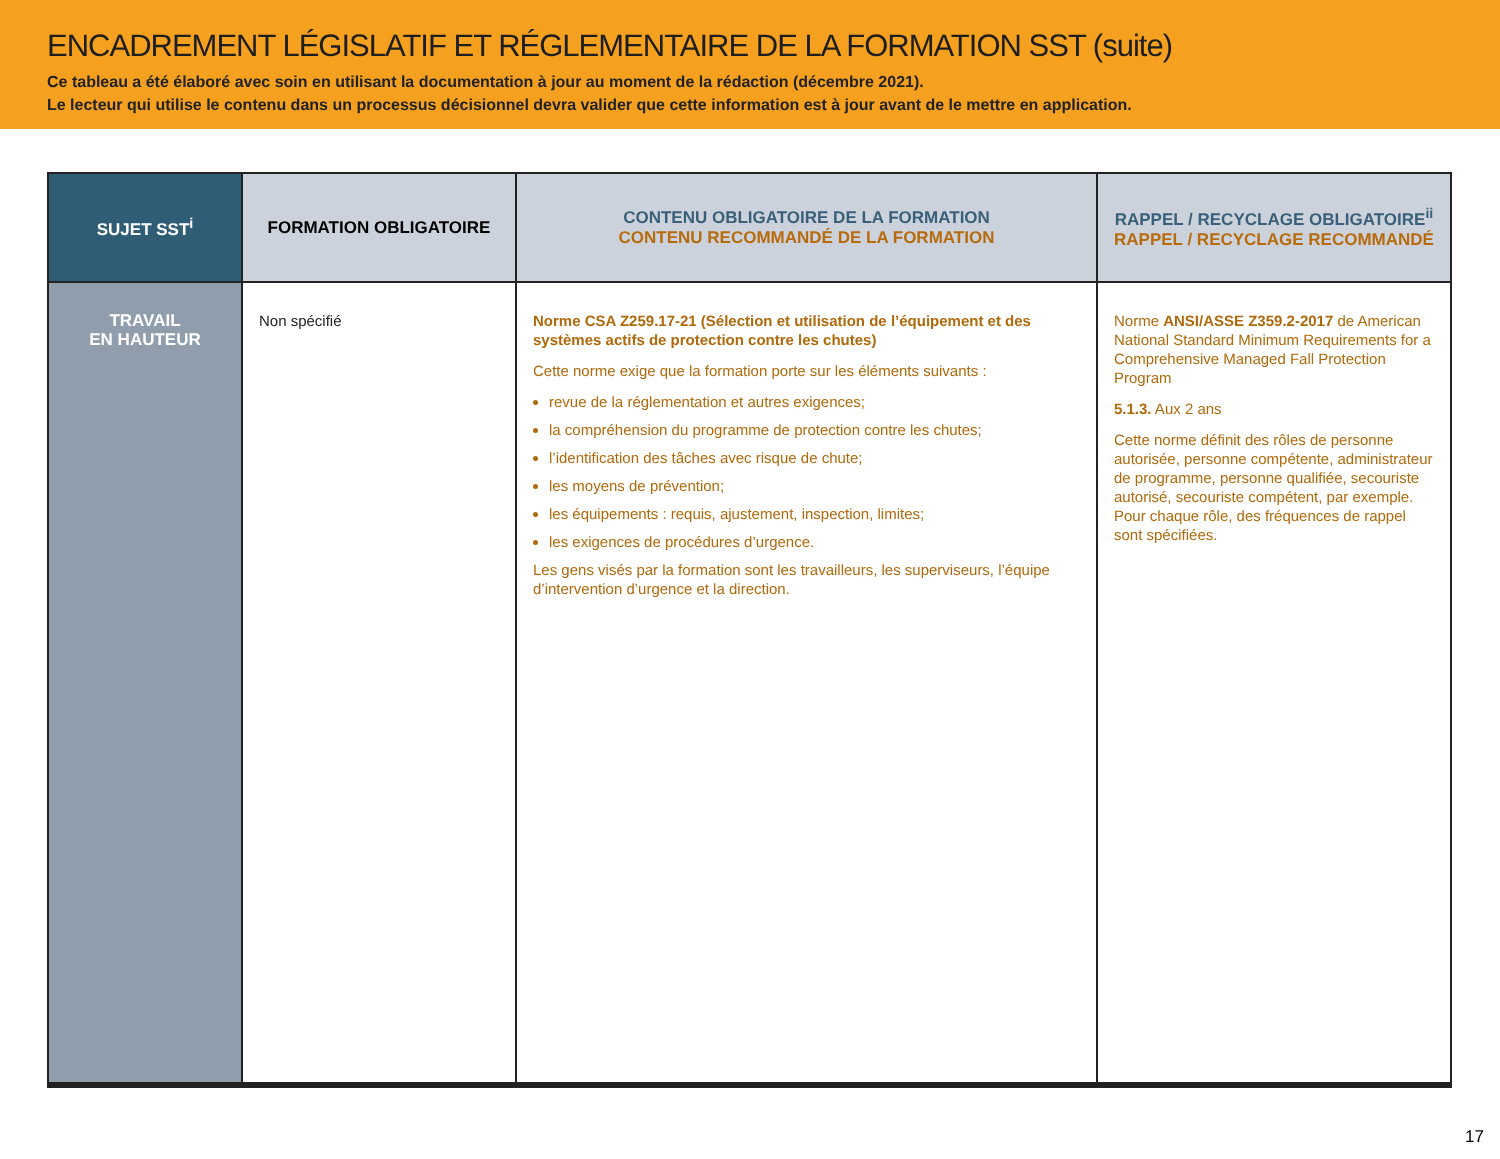ENCADREMENT LÉGISLATIF ET RÉGLEMENTAIRE DE LA FORMATION SST (suite)
Ce tableau a été élaboré avec soin en utilisant la documentation à jour au moment de la rédaction (décembre 2021).
Le lecteur qui utilise le contenu dans un processus décisionnel devra valider que cette information est à jour avant de le mettre en application.
| SUJET SST<sup>i</sup> | FORMATION OBLIGATOIRE | CONTENU OBLIGATOIRE DE LA FORMATION CONTENU RECOMMANDÉ DE LA FORMATION | RAPPEL / RECYCLAGE OBLIGATOIRE<sup>ii</sup> RAPPEL / RECYCLAGE RECOMMANDÉ |
| --- | --- | --- | --- |
| TRAVAIL EN HAUTEUR | Non spécifié | Norme CSA Z259.17-21 (Sélection et utilisation de l’équipement et des systèmes actifs de protection contre les chutes) Cette norme exige que la formation porte sur les éléments suivants : revue de la réglementation et autres exigences; la compréhension du programme de protection contre les chutes; l’identification des tâches avec risque de chute; les moyens de prévention; les équipements : requis, ajustement, inspection, limites; les exigences de procédures d’urgence. Les gens visés par la formation sont les travailleurs, les superviseurs, l’équipe d’intervention d’urgence et la direction. | Norme ANSI/ASSE Z359.2-2017 de American National Standard Minimum Requirements for a Comprehensive Managed Fall Protection Program 5.1.3. Aux 2 ans Cette norme définit des rôles de personne autorisée, personne compétente, administrateur de programme, personne qualifiée, secouriste autorisé, secouriste compétent, par exemple. Pour chaque rôle, des fréquences de rappel sont spécifiées. |
17